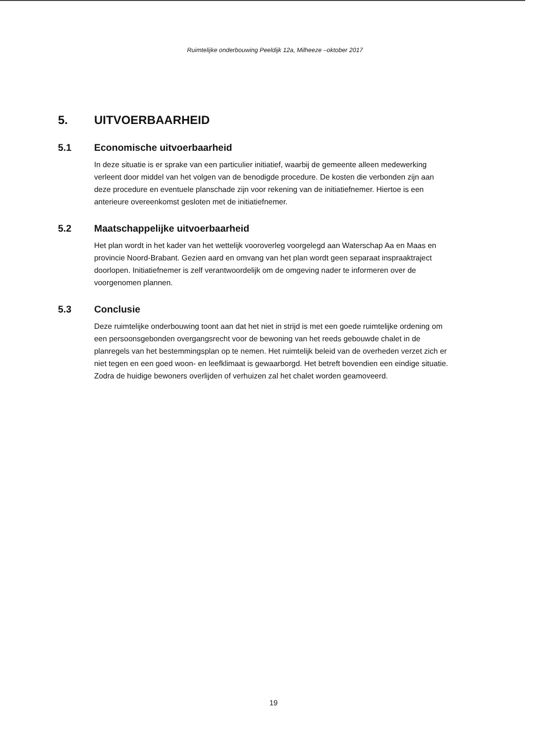Ruimtelijke onderbouwing Peeldijk 12a, Milheeze –oktober 2017
5. UITVOERBAARHEID
5.1 Economische uitvoerbaarheid
In deze situatie is er sprake van een particulier initiatief, waarbij de gemeente alleen medewerking verleent door middel van het volgen van de benodigde procedure. De kosten die verbonden zijn aan deze procedure en eventuele planschade zijn voor rekening van de initiatiefnemer. Hiertoe is een anterieure overeenkomst gesloten met de initiatiefnemer.
5.2 Maatschappelijke uitvoerbaarheid
Het plan wordt in het kader van het wettelijk vooroverleg voorgelegd aan Waterschap Aa en Maas en provincie Noord-Brabant. Gezien aard en omvang van het plan wordt geen separaat inspraaktraject doorlopen. Initiatiefnemer is zelf verantwoordelijk om de omgeving nader te informeren over de voorgenomen plannen.
5.3 Conclusie
Deze ruimtelijke onderbouwing toont aan dat het niet in strijd is met een goede ruimtelijke ordening om een persoonsgebonden overgangsrecht voor de bewoning van het reeds gebouwde chalet in de planregels van het bestemmingsplan op te nemen. Het ruimtelijk beleid van de overheden verzet zich er niet tegen en een goed woon- en leefklimaat is gewaarborgd. Het betreft bovendien een eindige situatie. Zodra de huidige bewoners overlijden of verhuizen zal het chalet worden geamoveerd.
19